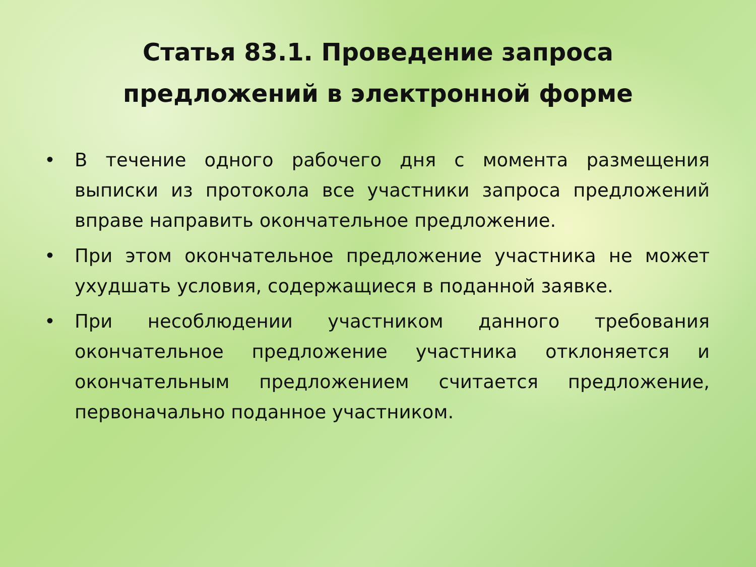Статья 83.1. Проведение запроса
предложений в электронной форме
• В течение одного рабочего дня с момента размещения выписки из протокола все участники запроса предложений вправе направить окончательное предложение.
• При этом окончательное предложение участника не может ухудшать условия, содержащиеся в поданной заявке.
• При несоблюдении участником данного требования окончательное предложение участника отклоняется и окончательным предложением считается предложение, первоначально поданное участником.